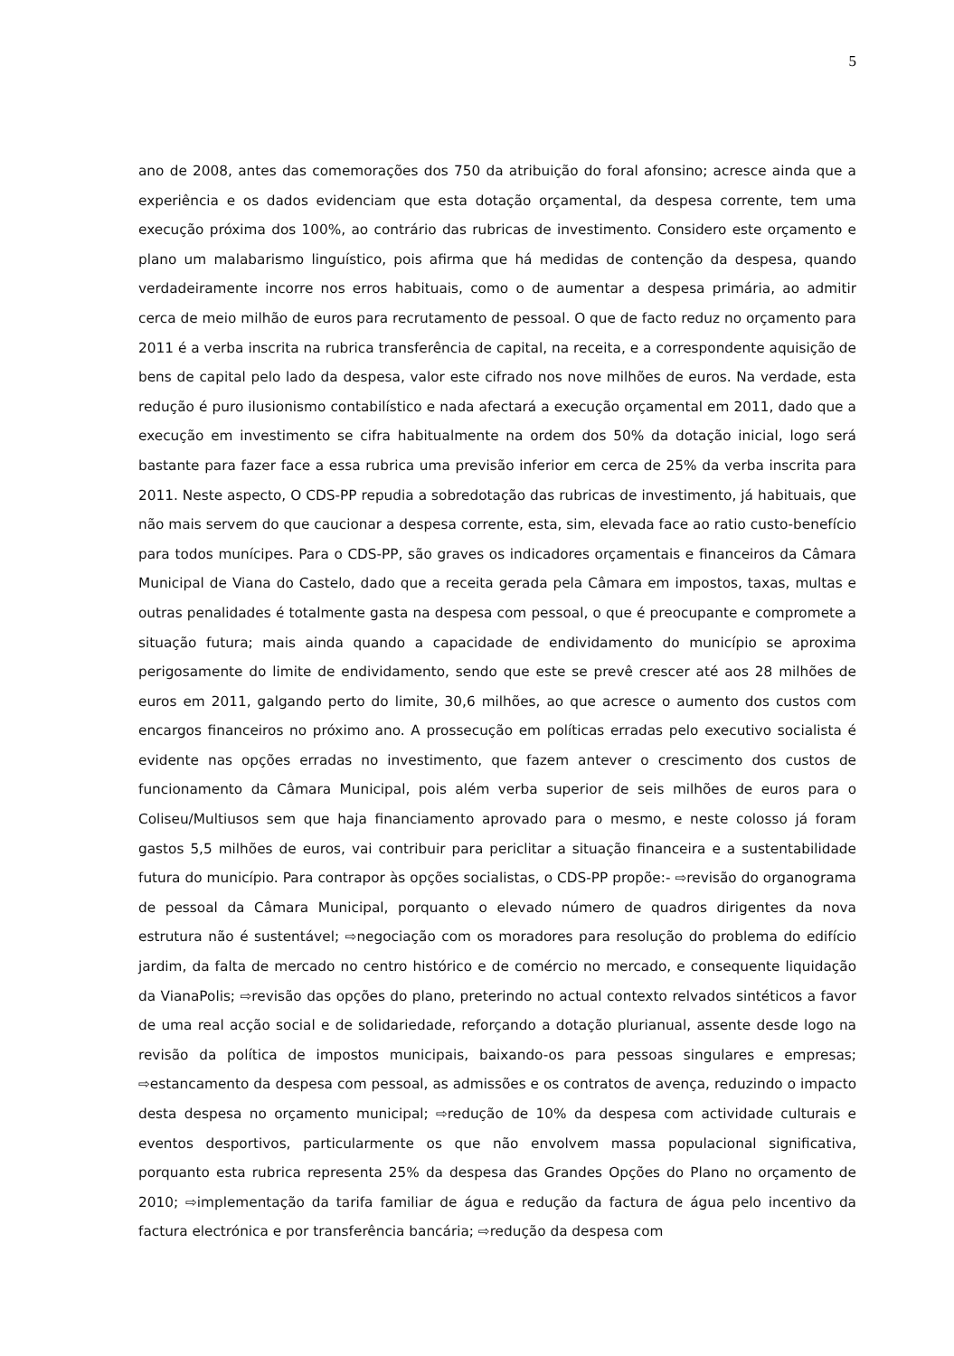5
ano de 2008, antes das comemorações dos 750 da atribuição do foral afonsino; acresce ainda que a experiência e os dados evidenciam que esta dotação orçamental, da despesa corrente, tem uma execução próxima dos 100%, ao contrário das rubricas de investimento. Considero este orçamento e plano um malabarismo linguístico, pois afirma que há medidas de contenção da despesa, quando verdadeiramente incorre nos erros habituais, como o de aumentar a despesa primária, ao admitir cerca de meio milhão de euros para recrutamento de pessoal. O que de facto reduz no orçamento para 2011 é a verba inscrita na rubrica transferência de capital, na receita, e a correspondente aquisição de bens de capital pelo lado da despesa, valor este cifrado nos nove milhões de euros. Na verdade, esta redução é puro ilusionismo contabilístico e nada afectará a execução orçamental em 2011, dado que a execução em investimento se cifra habitualmente na ordem dos 50% da dotação inicial, logo será bastante para fazer face a essa rubrica uma previsão inferior em cerca de 25% da verba inscrita para 2011. Neste aspecto, O CDS-PP repudia a sobredotação das rubricas de investimento, já habituais, que não mais servem do que caucionar a despesa corrente, esta, sim, elevada face ao ratio custo-benefício para todos munícipes. Para o CDS-PP, são graves os indicadores orçamentais e financeiros da Câmara Municipal de Viana do Castelo, dado que a receita gerada pela Câmara em impostos, taxas, multas e outras penalidades é totalmente gasta na despesa com pessoal, o que é preocupante e compromete a situação futura; mais ainda quando a capacidade de endividamento do município se aproxima perigosamente do limite de endividamento, sendo que este se prevê crescer até aos 28 milhões de euros em 2011, galgando perto do limite, 30,6 milhões, ao que acresce o aumento dos custos com encargos financeiros no próximo ano. A prossecução em políticas erradas pelo executivo socialista é evidente nas opções erradas no investimento, que fazem antever o crescimento dos custos de funcionamento da Câmara Municipal, pois além verba superior de seis milhões de euros para o Coliseu/Multiusos sem que haja financiamento aprovado para o mesmo, e neste colosso já foram gastos 5,5 milhões de euros, vai contribuir para periclitar a situação financeira e a sustentabilidade futura do município. Para contrapor às opções socialistas, o CDS-PP propõe:- ⇨revisão do organograma de pessoal da Câmara Municipal, porquanto o elevado número de quadros dirigentes da nova estrutura não é sustentável; ⇨negociação com os moradores para resolução do problema do edifício jardim, da falta de mercado no centro histórico e de comércio no mercado, e consequente liquidação da VianaPolis; ⇨revisão das opções do plano, preterindo no actual contexto relvados sintéticos a favor de uma real acção social e de solidariedade, reforçando a dotação plurianual, assente desde logo na revisão da política de impostos municipais, baixando-os para pessoas singulares e empresas; ⇨estancamento da despesa com pessoal, as admissões e os contratos de avença, reduzindo o impacto desta despesa no orçamento municipal; ⇨redução de 10% da despesa com actividade culturais e eventos desportivos, particularmente os que não envolvem massa populacional significativa, porquanto esta rubrica representa 25% da despesa das Grandes Opções do Plano no orçamento de 2010; ⇨implementação da tarifa familiar de água e redução da factura de água pelo incentivo da factura electrónica e por transferência bancária; ⇨redução da despesa com